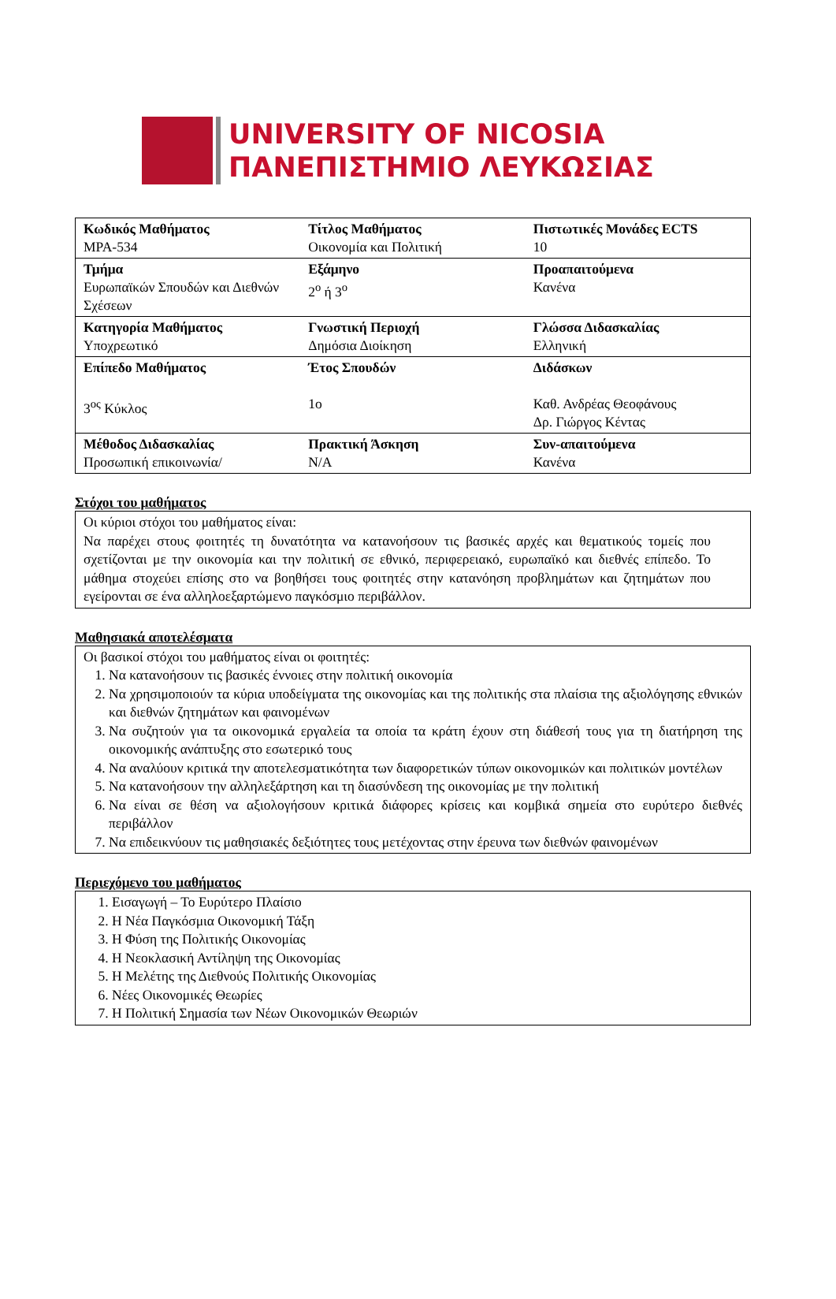UNIVERSITY OF NICOSIA
ΠΑΝΕΠΙΣΤΗΜΙΟ ΛΕΥΚΩΣΙΑΣ
| Κωδικός Μαθήματος MPA-534 | Τίτλος Μαθήματος Οικονομία και Πολιτική | Πιστωτικές Μονάδες ECTS 10 |
| Τμήμα Ευρωπαϊκών Σπουδών και Διεθνών Σχέσεων | Εξάμηνο 2<sup>ο</sup> ή 3<sup>ο</sup> | Προαπαιτούμενα Κανένα |
| Κατηγορία Μαθήματος Υποχρεωτικό | Γνωστική Περιοχή Δημόσια Διοίκηση | Γλώσσα Διδασκαλίας Ελληνική |
| Επίπεδο Μαθήματος 3<sup>ος</sup> Κύκλος | Έτος Σπουδών 1ο | Διδάσκων Καθ. Ανδρέας Θεοφάνους Δρ. Γιώργος Κέντας |
| Μέθοδος Διδασκαλίας Προσωπική επικοινωνία/ | Πρακτική Άσκηση N/A | Συν-απαιτούμενα Κανένα |
Στόχοι του μαθήματος
Οι κύριοι στόχοι του μαθήματος είναι:
Να παρέχει στους φοιτητές τη δυνατότητα να κατανοήσουν τις βασικές αρχές και θεματικούς τομείς που σχετίζονται με την οικονομία και την πολιτική σε εθνικό, περιφερειακό, ευρωπαϊκό και διεθνές επίπεδο. Το μάθημα στοχεύει επίσης στο να βοηθήσει τους φοιτητές στην κατανόηση προβλημάτων και ζητημάτων που εγείρονται σε ένα αλληλοεξαρτώμενο παγκόσμιο περιβάλλον.
Μαθησιακά αποτελέσματα
Οι βασικοί στόχοι του μαθήματος είναι οι φοιτητές:
1. Να κατανοήσουν τις βασικές έννοιες στην πολιτική οικονομία
2. Να χρησιμοποιούν τα κύρια υποδείγματα της οικονομίας και της πολιτικής στα πλαίσια της αξιολόγησης εθνικών και διεθνών ζητημάτων και φαινομένων
3. Να συζητούν για τα οικονομικά εργαλεία τα οποία τα κράτη έχουν στη διάθεσή τους για τη διατήρηση της οικονομικής ανάπτυξης στο εσωτερικό τους
4. Να αναλύουν κριτικά την αποτελεσματικότητα των διαφορετικών τύπων οικονομικών και πολιτικών μοντέλων
5. Να κατανοήσουν την αλληλεξάρτηση και τη διασύνδεση της οικονομίας με την πολιτική
6. Να είναι σε θέση να αξιολογήσουν κριτικά διάφορες κρίσεις και κομβικά σημεία στο ευρύτερο διεθνές περιβάλλον
7. Να επιδεικνύουν τις μαθησιακές δεξιότητες τους μετέχοντας στην έρευνα των διεθνών φαινομένων
Περιεχόμενο του μαθήματος
1. Εισαγωγή – Το Ευρύτερο Πλαίσιο
2. Η Νέα Παγκόσμια Οικονομική Τάξη
3. Η Φύση της Πολιτικής Οικονομίας
4. Η Νεοκλασική Αντίληψη της Οικονομίας
5. Η Μελέτης της Διεθνούς Πολιτικής Οικονομίας
6. Νέες Οικονομικές Θεωρίες
7. Η Πολιτική Σημασία των Νέων Οικονομικών Θεωριών